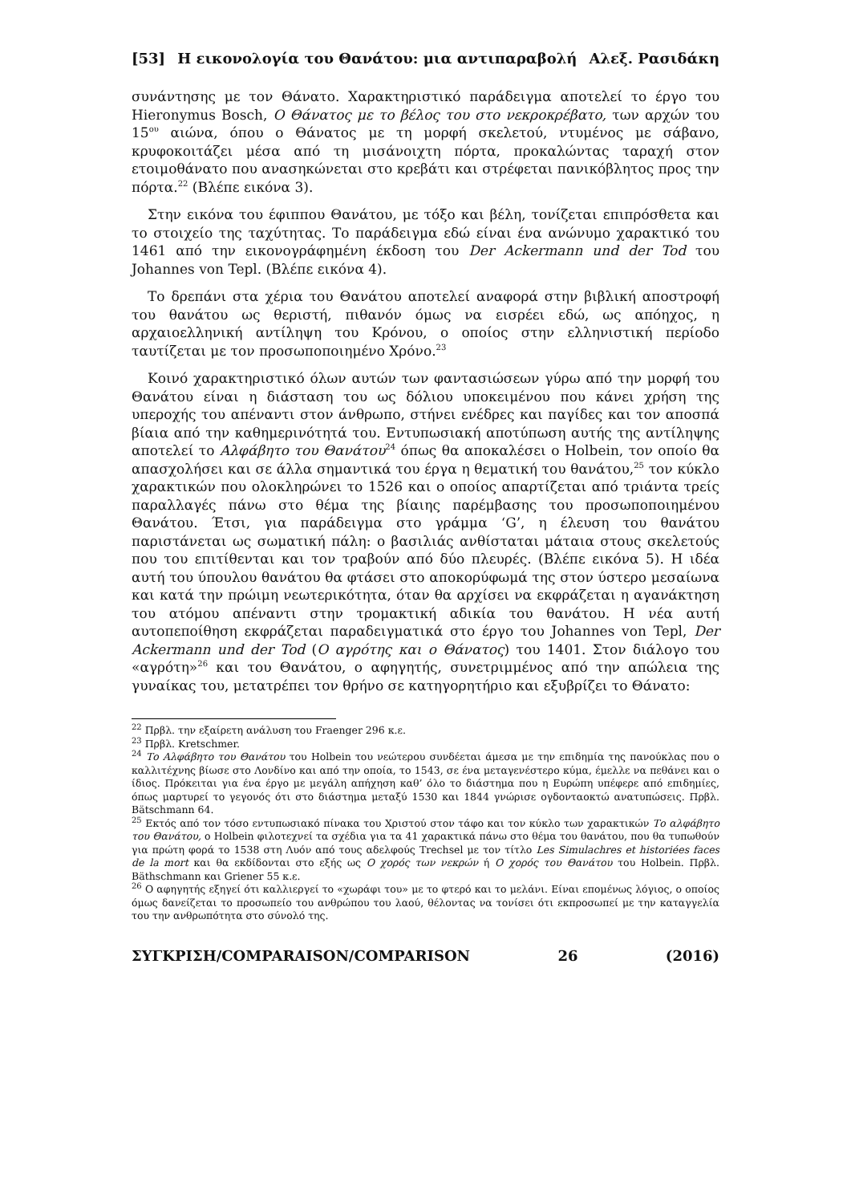[53] Η εικονολογία του Θανάτου: μια αντιπαραβολή Αλεξ. Ρασιδάκη
συνάντησης με τον Θάνατο. Χαρακτηριστικό παράδειγμα αποτελεί το έργο του Hieronymus Bosch, Ο Θάνατος με το βέλος του στο νεκροκρέβατο, των αρχών του 15<sup>ου</sup> αιώνα, όπου ο Θάνατος με τη μορφή σκελετού, ντυμένος με σάβανο, κρυφοκοιτάζει μέσα από τη μισάνοιχτη πόρτα, προκαλώντας ταραχή στον ετοιμοθάνατο που ανασηκώνεται στο κρεβάτι και στρέφεται πανικόβλητος προς την πόρτα.<sup>22</sup> (Βλέπε εικόνα 3).
Στην εικόνα του έφιππου Θανάτου, με τόξο και βέλη, τονίζεται επιπρόσθετα και το στοιχείο της ταχύτητας. Το παράδειγμα εδώ είναι ένα ανώνυμο χαρακτικό του 1461 από την εικονογράφημένη έκδοση του Der Ackermann und der Tod του Johannes von Tepl. (Βλέπε εικόνα 4).
Το δρεπάνι στα χέρια του Θανάτου αποτελεί αναφορά στην βιβλική αποστροφή του θανάτου ως θεριστή, πιθανόν όμως να εισρέει εδώ, ως απόηχος, η αρχαιοελληνική αντίληψη του Κρόνου, ο οποίος στην ελληνιστική περίοδο ταυτίζεται με τον προσωποποιημένο Χρόνο.<sup>23</sup>
Κοινό χαρακτηριστικό όλων αυτών των φαντασιώσεων γύρω από την μορφή του Θανάτου είναι η διάσταση του ως δόλιου υποκειμένου που κάνει χρήση της υπεροχής του απέναντι στον άνθρωπο, στήνει ενέδρες και παγίδες και τον αποσπά βίαια από την καθημερινότητά του. Εντυπωσιακή αποτύπωση αυτής της αντίληψης αποτελεί το Αλφάβητο του Θανάτου<sup>24</sup> όπως θα αποκαλέσει ο Holbein, τον οποίο θα απασχολήσει και σε άλλα σημαντικά του έργα η θεματική του θανάτου,<sup>25</sup> τον κύκλο χαρακτικών που ολοκληρώνει το 1526 και ο οποίος απαρτίζεται από τριάντα τρείς παραλλαγές πάνω στο θέμα της βίαιης παρέμβασης του προσωποποιημένου Θανάτου. Έτσι, για παράδειγμα στο γράμμα ‘G’, η έλευση του θανάτου παριστάνεται ως σωματική πάλη: ο βασιλιάς ανθίσταται μάταια στους σκελετούς που του επιτίθενται και τον τραβούν από δύο πλευρές. (Βλέπε εικόνα 5). Η ιδέα αυτή του ύπουλου θανάτου θα φτάσει στο αποκορύφωμά της στον ύστερο μεσαίωνα και κατά την πρώιμη νεωτερικότητα, όταν θα αρχίσει να εκφράζεται η αγανάκτηση του ατόμου απέναντι στην τρομακτική αδικία του θανάτου. Η νέα αυτή αυτοπεποίθηση εκφράζεται παραδειγματικά στο έργο του Johannes von Tepl, Der Ackermann und der Tod (Ο αγρότης και ο Θάνατος) του 1401. Στον διάλογο του «αγρότη»<sup>26</sup> και του Θανάτου, ο αφηγητής, συνετριμμένος από την απώλεια της γυναίκας του, μετατρέπει τον θρήνο σε κατηγορητήριο και εξυβρίζει το Θάνατο:
<sup>22</sup> Πρβλ. την εξαίρετη ανάλυση του Fraenger 296 κ.ε.
<sup>23</sup> Πρβλ. Kretschmer.
<sup>24</sup> Το Αλφάβητο του Θανάτου του Holbein του νεώτερου συνδέεται άμεσα με την επιδημία της πανούκλας που ο καλλιτέχνης βίωσε στο Λονδίνο και από την οποία, το 1543, σε ένα μεταγενέστερο κύμα, έμελλε να πεθάνει και ο ίδιος. Πρόκειται για ένα έργο με μεγάλη απήχηση καθ’ όλο το διάστημα που η Ευρώπη υπέφερε από επιδημίες, όπως μαρτυρεί το γεγονός ότι στο διάστημα μεταξύ 1530 και 1844 γνώρισε ογδονταοκτώ ανατυπώσεις. Πρβλ. Bätschmann 64.
<sup>25</sup> Εκτός από τον τόσο εντυπωσιακό πίνακα του Χριστού στον τάφο και τον κύκλο των χαρακτικών Το αλφάβητο του Θανάτου, ο Holbein φιλοτεχνεί τα σχέδια για τα 41 χαρακτικά πάνω στο θέμα του θανάτου, που θα τυπωθούν για πρώτη φορά το 1538 στη Λυόν από τους αδελφούς Trechsel με τον τίτλο Les Simulachres et historiées faces de la mort και θα εκδίδονται στο εξής ως Ο χορός των νεκρών ή Ο χορός του Θανάτου του Holbein. Πρβλ. Bäthschmann και Griener 55 κ.ε.
<sup>26</sup> Ο αφηγητής εξηγεί ότι καλλιεργεί το «χωράφι του» με το φτερό και το μελάνι. Είναι επομένως λόγιος, ο οποίος όμως δανείζεται το προσωπείο του ανθρώπου του λαού, θέλοντας να τονίσει ότι εκπροσωπεί με την καταγγελία του την ανθρωπότητα στο σύνολό της.
ΣΥΓΚΡΙΣΗ/COMPARAISON/COMPARISON 26 (2016)